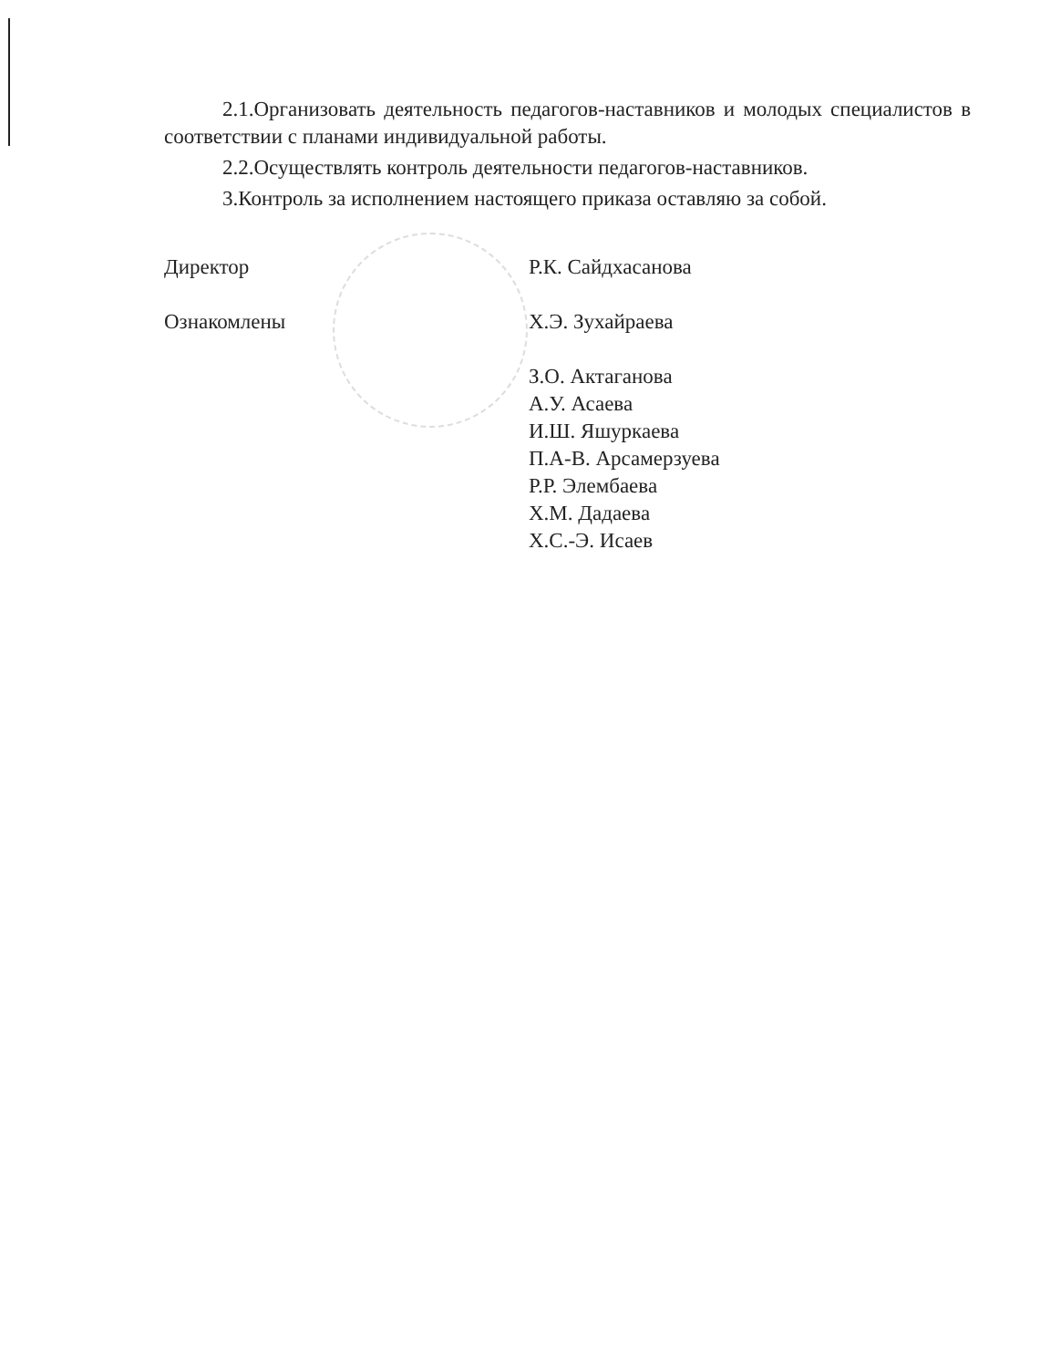2.1.Организовать деятельность педагогов-наставников и молодых специалистов в соответствии с планами индивидуальной работы.
2.2.Осуществлять контроль деятельности педагогов-наставников.
3.Контроль за исполнением настоящего приказа оставляю за собой.
Директор Р.К. Сайдхасанова
Ознакомлены Х.Э. Зухайраева
З.О. Актаганова
А.У. Асаева
И.Ш. Яшуркаева
П.А-В. Арсамерзуева
Р.Р. Элембаева
Х.М. Дадаева
Х.С.-Э. Исаев